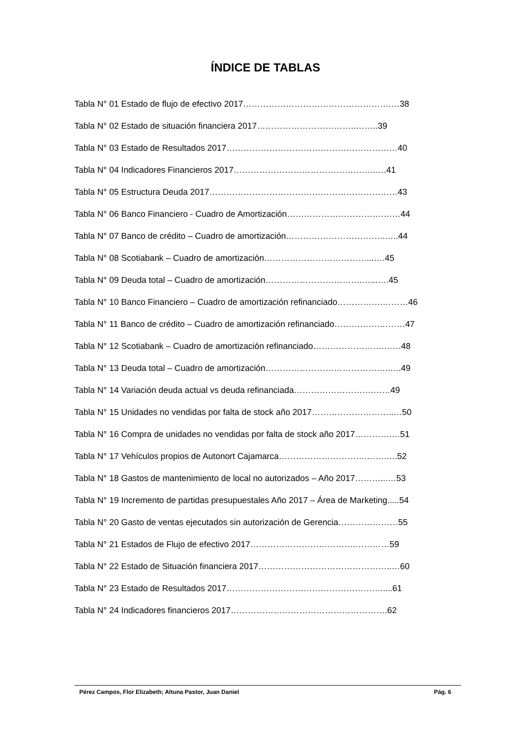ÍNDICE DE TABLAS
Tabla N° 01 Estado de flujo de efectivo 2017…………………………………………….…38
Tabla N° 02 Estado de situación financiera 2017……………………………..……..39
Tabla N° 03 Estado de Resultados 2017……………………………………………………40
Tabla N° 04 Indicadores Financieros 2017…………………………………………..….41
Tabla N° 05 Estructura Deuda 2017…………………………………………………………43
Tabla N° 06 Banco Financiero - Cuadro de Amortización…………………………….……44
Tabla N° 07 Banco de crédito – Cuadro de amortización……………………………..…..44
Tabla N° 08 Scotiabank – Cuadro de amortización………………………………...….45
Tabla N° 09 Deuda total – Cuadro de amortización…………………………….…...….45
Tabla N° 10 Banco Financiero – Cuadro de amortización refinanciado…………….………46
Tabla N° 11 Banco de crédito – Cuadro de amortización refinanciado…………….………47
Tabla N° 12 Scotiabank – Cuadro de amortización refinanciado…………………….……48
Tabla N° 13 Deuda total – Cuadro de amortización……………………………………..….49
Tabla N° 14 Variación deuda actual vs deuda refinanciada……………………….……49
Tabla N° 15 Unidades no vendidas por falta de stock año 2017………………………..…50
Tabla N° 16 Compra de unidades no vendidas por falta de stock año 2017………….…51
Tabla N° 17 Vehículos propios de Autonort Cajamarca………………………….…….….52
Tabla N° 18 Gastos de mantenimiento de local no autorizados – Año 2017………...…53
Tabla N° 19 Incremento de partidas presupuestales Año 2017 – Área de Marketing.....54
Tabla N° 20 Gasto de ventas ejecutados sin autorización de Gerencia…………………55
Tabla N° 21 Estados de Flujo de efectivo 2017……………………………….…………59
Tabla N° 22 Estado de Situación financiera 2017………………………………………..…60
Tabla N° 23 Estado de Resultados 2017……………………………………………….....61
Tabla N° 24 Indicadores financieros 2017……………………………………………….62
Pérez Campos, Flor Elizabeth; Altuna Pastor, Juan Daniel Pág. 6